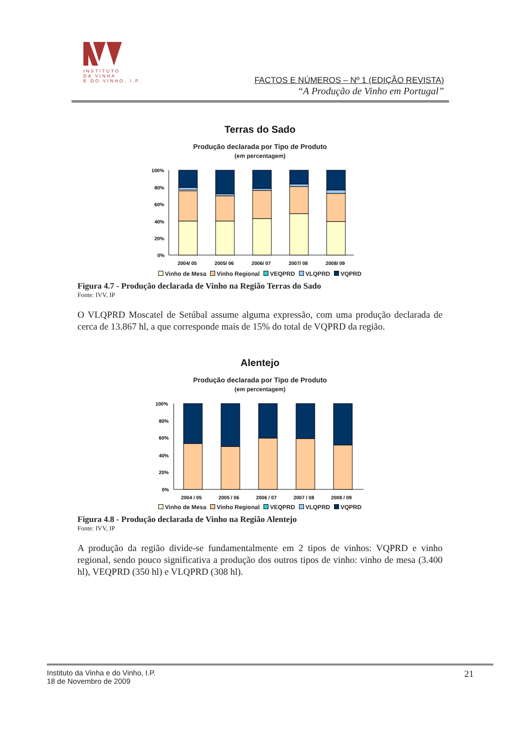INSTITUTO
DA VINHA
E DO VINHO, I.P.
FACTOS E NÚMEROS – Nº 1 (EDIÇÃO REVISTA)
“A Produção de Vinho em Portugal”
Terras do Sado
Produção declarada por Tipo de Produto
(em percentagem)
100%
80%
60%
40%
20%
0%
2004/ 05
2005/ 06
2006/ 07
2007/ 08
2008/ 09
Vinho de Mesa Vinho Regional VEQPRD VLQPRD VQPRD
Figura 4.7 - Produção declarada de Vinho na Região Terras do Sado
Fonte: IVV, IP
O VLQPRD Moscatel de Setúbal assume alguma expressão, com uma produção declarada de cerca de 13.867 hl, a que corresponde mais de 15% do total de VQPRD da região.
Alentejo
Produção declarada por Tipo de Produto
(em percentagem)
100%
80%
60%
40%
20%
0%
2004 / 05
2005 / 06
2006 / 07
2007 / 08
2008 / 09
Vinho de Mesa Vinho Regional VEQPRD VLQPRD VQPRD
Figura 4.8 - Produção declarada de Vinho na Região Alentejo
Fonte: IVV, IP
A produção da região divide-se fundamentalmente em 2 tipos de vinhos: VQPRD e vinho regional, sendo pouco significativa a produção dos outros tipos de vinho: vinho de mesa (3.400 hl), VEQPRD (350 hl) e VLQPRD (308 hl).
Instituto da Vinha e do Vinho, I.P.
18 de Novembro de 2009
21